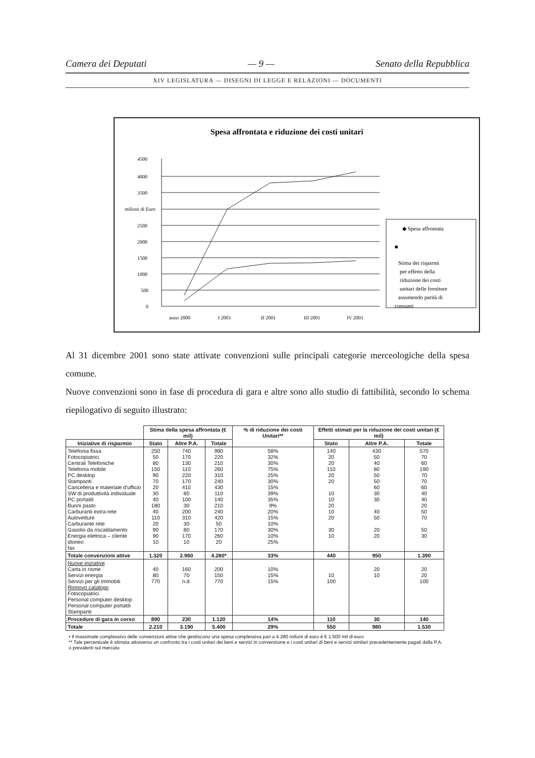Camera dei Deputati — 9 — Senato della Repubblica
XIV LEGISLATURA — DISEGNI DI LEGGE E RELAZIONI — DOCUMENTI
Spesa affrontata e riduzione dei costi unitari
4500
4000
3500
milioni di Euro
2500
2000
1500
1000
500
0
anno 2000
I 2001
II 2001
III 2001
IV 2001
◆ Spesa affrontata
■
Stima dei risparmi
per effetto della
riduzione dei costi
unitari delle forniture
assumendo parità di
consumi
Al 31 dicembre 2001 sono state attivate convenzioni sulle principali categorie merceologiche della spesa comune.
Nuove convenzioni sono in fase di procedura di gara e altre sono allo studio di fattibilità, secondo lo schema riepilogativo di seguito illustrato:
| | Stima della spesa affrontata (€ mil) | | | % di riduzione dei costi Unitari** | Effetti stimati per la riduzione dei costi unitari (€ mil) | | |
| --- | --- | --- | --- | --- | --- | --- | --- |
| Iniziative di risparmio | Stato | Altre P.A. | Totale | | Stato | Altre P.A. | Totale |
| Telefonia fissa Fotocopiatrici Centrali Telefoniche Telefonia mobile PC desktop Stampanti Cancelleria e materiale d'ufficio SW di produttività individuale PC portatili Buoni pasto Carburanti extra-rete Autovetture Carburante rete Gasolio da riscaldamento Energia elettrica – cliente idoneo fax | 250 50 80 150 90 70 20 30 40 180 40 110 20 90 90 10 | 740 170 130 110 220 170 410 80 100 30 200 310 30 80 170 10 | 990 220 210 260 310 240 430 110 140 210 240 420 50 170 260 20 | 58% 32% 30% 75% 25% 30% 15% 39% 35% 9% 20% 15% 10% 30% 10% 25% | 140 20 20 110 20 20 10 10 20 10 20 30 10 | 430 50 40 80 50 50 60 30 30 40 50 20 20 | 570 70 60 190 70 70 60 40 40 20 50 70 50 30 |
| Totale convenzioni attive | 1.320 | 2.960 | 4.280* | 33% | 440 | 950 | 1.390 |
| Nuove iniziative Carta in risme Servizi energia Servizi per gli immobili Rinnovo catalogo Fotocopiatrici Personal computer desktop Personal computer portatili Stampanti | 40 80 770 | 160 70 n.d. | 200 150 770 | 10% 15% 15% | 10 100 | 20 10 | 20 20 100 |
| Procedure di gara in corso | 890 | 230 | 1.120 | 14% | 110 | 30 | 140 |
| Totale | 2.210 | 3.190 | 5.400 | 29% | 550 | 980 | 1.530 |
• Il massimale complessivo delle convenzioni attive che gestiscono una spesa complessiva pari a 4.280 milioni di euro è € 1.500 mil di euro
** Tale percentuale è stimata attraverso un confronto tra i costi unitari dei beni e servizi in convenzione e i costi unitari di beni e servizi similari precedentemente pagati dalla P.A. o prevalenti sul mercato